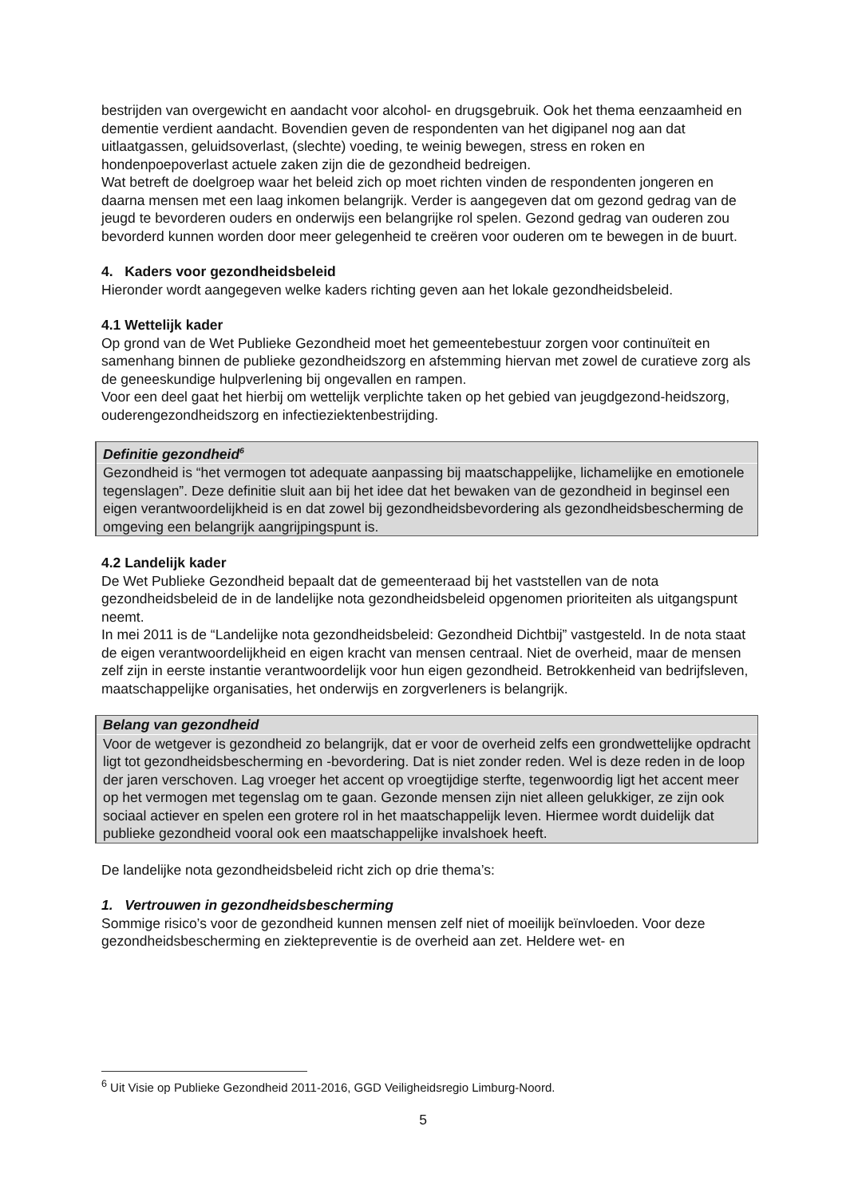bestrijden van overgewicht en aandacht voor alcohol- en drugsgebruik. Ook het thema eenzaamheid en dementie verdient aandacht. Bovendien geven de respondenten van het digipanel nog aan dat uitlaatgassen, geluidsoverlast, (slechte) voeding, te weinig bewegen, stress en roken en hondenpoepoverlast actuele zaken zijn die de gezondheid bedreigen.
Wat betreft de doelgroep waar het beleid zich op moet richten vinden de respondenten jongeren en daarna mensen met een laag inkomen belangrijk. Verder is aangegeven dat om gezond gedrag van de jeugd te bevorderen ouders en onderwijs een belangrijke rol spelen. Gezond gedrag van ouderen zou bevorderd kunnen worden door meer gelegenheid te creëren voor ouderen om te bewegen in de buurt.
4. Kaders voor gezondheidsbeleid
Hieronder wordt aangegeven welke kaders richting geven aan het lokale gezondheidsbeleid.
4.1 Wettelijk kader
Op grond van de Wet Publieke Gezondheid moet het gemeentebestuur zorgen voor continuïteit en samenhang binnen de publieke gezondheidszorg en afstemming hiervan met zowel de curatieve zorg als de geneeskundige hulpverlening bij ongevallen en rampen.
Voor een deel gaat het hierbij om wettelijk verplichte taken op het gebied van jeugdgezond-heidszorg, ouderengezondheidszorg en infectieziektenbestrijding.
Definitie gezondheid<sup>6</sup>
Gezondheid is “het vermogen tot adequate aanpassing bij maatschappelijke, lichamelijke en emotionele tegenslagen”. Deze definitie sluit aan bij het idee dat het bewaken van de gezondheid in beginsel een eigen verantwoordelijkheid is en dat zowel bij gezondheidsbevordering als gezondheidsbescherming de omgeving een belangrijk aangrijpingspunt is.
4.2 Landelijk kader
De Wet Publieke Gezondheid bepaalt dat de gemeenteraad bij het vaststellen van de nota gezondheidsbeleid de in de landelijke nota gezondheidsbeleid opgenomen prioriteiten als uitgangspunt neemt.
In mei 2011 is de “Landelijke nota gezondheidsbeleid: Gezondheid Dichtbij” vastgesteld. In de nota staat de eigen verantwoordelijkheid en eigen kracht van mensen centraal. Niet de overheid, maar de mensen zelf zijn in eerste instantie verantwoordelijk voor hun eigen gezondheid. Betrokkenheid van bedrijfsleven, maatschappelijke organisaties, het onderwijs en zorgverleners is belangrijk.
Belang van gezondheid
Voor de wetgever is gezondheid zo belangrijk, dat er voor de overheid zelfs een grondwettelijke opdracht ligt tot gezondheidsbescherming en -bevordering. Dat is niet zonder reden. Wel is deze reden in de loop der jaren verschoven. Lag vroeger het accent op vroegtijdige sterfte, tegenwoordig ligt het accent meer op het vermogen met tegenslag om te gaan. Gezonde mensen zijn niet alleen gelukkiger, ze zijn ook sociaal actiever en spelen een grotere rol in het maatschappelijk leven. Hiermee wordt duidelijk dat publieke gezondheid vooral ook een maatschappelijke invalshoek heeft.
De landelijke nota gezondheidsbeleid richt zich op drie thema’s:
1. Vertrouwen in gezondheidsbescherming
Sommige risico’s voor de gezondheid kunnen mensen zelf niet of moeilijk beïnvloeden. Voor deze gezondheidsbescherming en ziektepreventie is de overheid aan zet. Heldere wet- en
<sup>6</sup> Uit Visie op Publieke Gezondheid 2011-2016, GGD Veiligheidsregio Limburg-Noord.
5